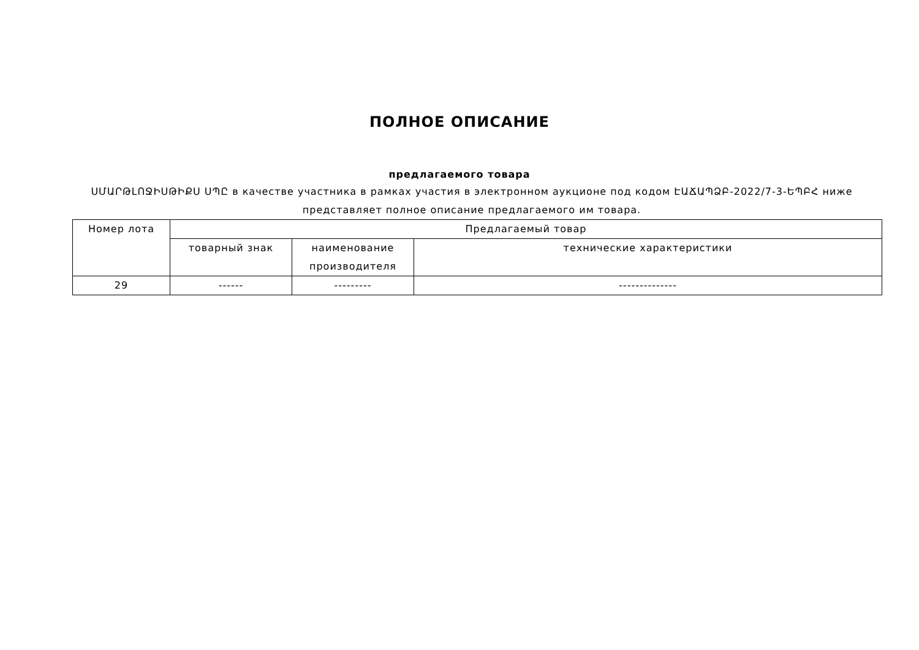ПОЛНОЕ ОПИСАНИЕ
предлагаемого товара
ՍՄԱՐԹԼՈՋԻՍԹԻՔՍ ՍՊԸ в качестве участника в рамках участия в электронном аукционе под кодом ԷԱՃԱՊՁԲ-2022/7-3-ԵՊԲՀ ниже представляет полное описание предлагаемого им товара.
| Номер лота | Предлагаемый товар | | |
| --- | --- | --- | --- |
| | товарный знак | наименование производителя | технические характеристики |
| 29 | ------ | --------- | -------------- |